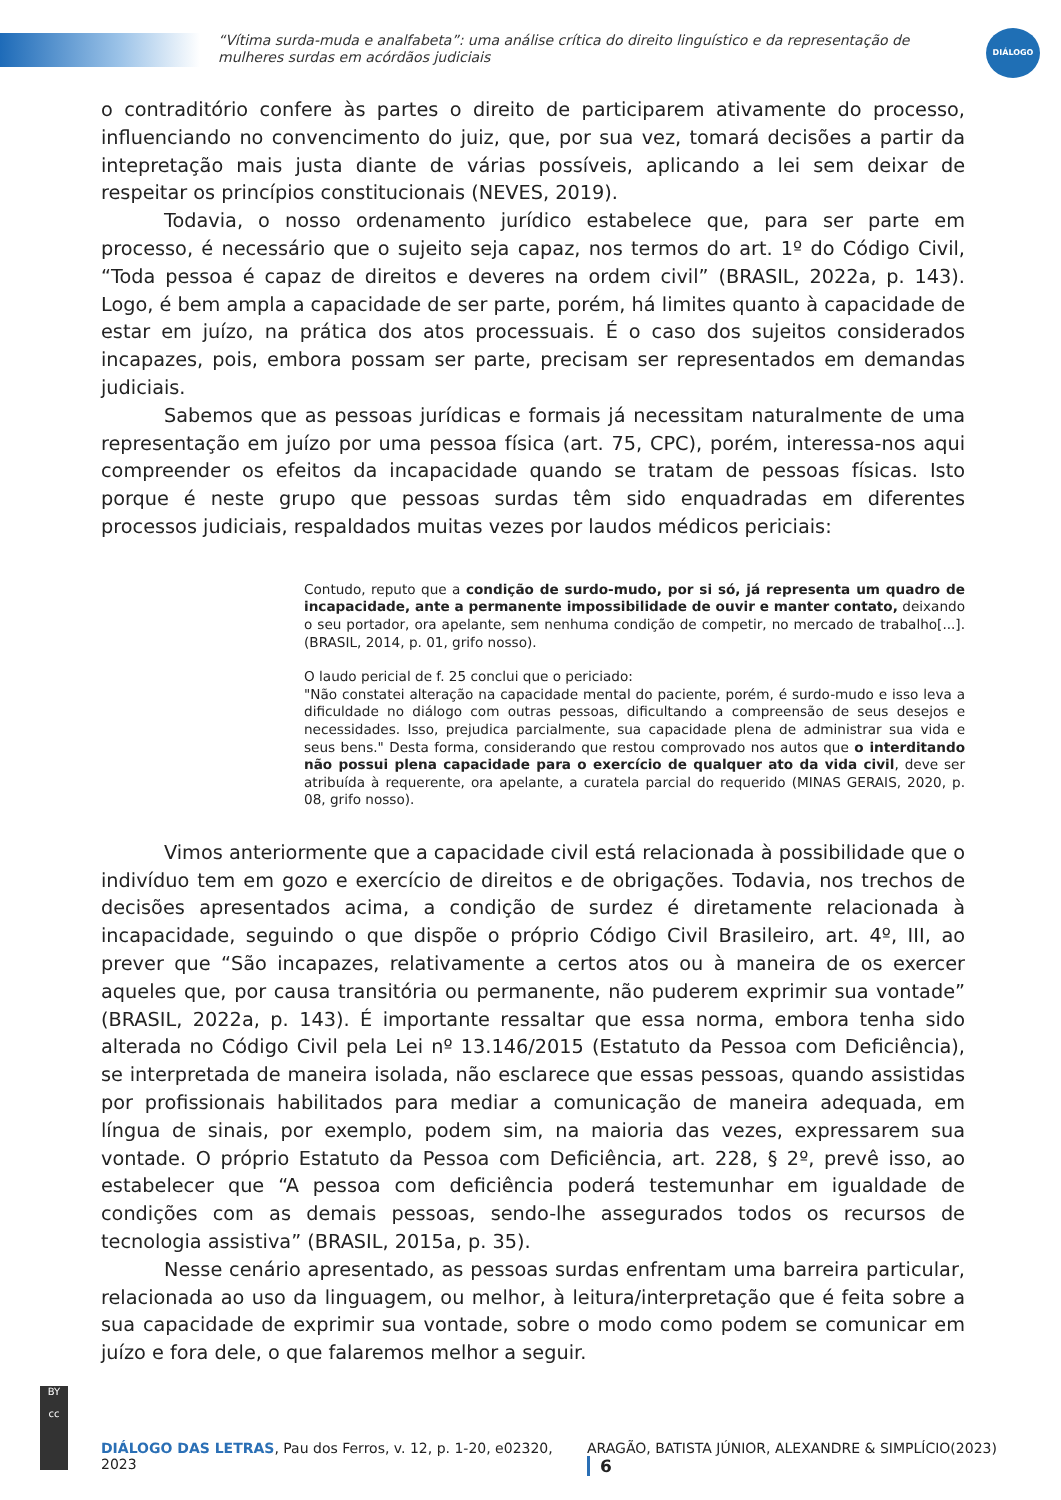“Vítima surda-muda e analfabeta”: uma análise crítica do direito linguístico e da representação de mulheres surdas em acórdãos judiciais
DIÁLOGO
o contraditório confere às partes o direito de participarem ativamente do processo, influenciando no convencimento do juiz, que, por sua vez, tomará decisões a partir da intepretação mais justa diante de várias possíveis, aplicando a lei sem deixar de respeitar os princípios constitucionais (NEVES, 2019).
Todavia, o nosso ordenamento jurídico estabelece que, para ser parte em processo, é necessário que o sujeito seja capaz, nos termos do art. 1º do Código Civil, “Toda pessoa é capaz de direitos e deveres na ordem civil” (BRASIL, 2022a, p. 143). Logo, é bem ampla a capacidade de ser parte, porém, há limites quanto à capacidade de estar em juízo, na prática dos atos processuais. É o caso dos sujeitos considerados incapazes, pois, embora possam ser parte, precisam ser representados em demandas judiciais.
Sabemos que as pessoas jurídicas e formais já necessitam naturalmente de uma representação em juízo por uma pessoa física (art. 75, CPC), porém, interessa-nos aqui compreender os efeitos da incapacidade quando se tratam de pessoas físicas. Isto porque é neste grupo que pessoas surdas têm sido enquadradas em diferentes processos judiciais, respaldados muitas vezes por laudos médicos periciais:
Contudo, reputo que a condição de surdo-mudo, por si só, já representa um quadro de incapacidade, ante a permanente impossibilidade de ouvir e manter contato, deixando o seu portador, ora apelante, sem nenhuma condição de competir, no mercado de trabalho[...]. (BRASIL, 2014, p. 01, grifo nosso).
O laudo pericial de f. 25 conclui que o periciado:
"Não constatei alteração na capacidade mental do paciente, porém, é surdo-mudo e isso leva a dificuldade no diálogo com outras pessoas, dificultando a compreensão de seus desejos e necessidades. Isso, prejudica parcialmente, sua capacidade plena de administrar sua vida e seus bens." Desta forma, considerando que restou comprovado nos autos que o interditando não possui plena capacidade para o exercício de qualquer ato da vida civil, deve ser atribuída à requerente, ora apelante, a curatela parcial do requerido (MINAS GERAIS, 2020, p. 08, grifo nosso).
Vimos anteriormente que a capacidade civil está relacionada à possibilidade que o indivíduo tem em gozo e exercício de direitos e de obrigações. Todavia, nos trechos de decisões apresentados acima, a condição de surdez é diretamente relacionada à incapacidade, seguindo o que dispõe o próprio Código Civil Brasileiro, art. 4º, III, ao prever que “São incapazes, relativamente a certos atos ou à maneira de os exercer aqueles que, por causa transitória ou permanente, não puderem exprimir sua vontade” (BRASIL, 2022a, p. 143). É importante ressaltar que essa norma, embora tenha sido alterada no Código Civil pela Lei nº 13.146/2015 (Estatuto da Pessoa com Deficiência), se interpretada de maneira isolada, não esclarece que essas pessoas, quando assistidas por profissionais habilitados para mediar a comunicação de maneira adequada, em língua de sinais, por exemplo, podem sim, na maioria das vezes, expressarem sua vontade. O próprio Estatuto da Pessoa com Deficiência, art. 228, § 2º, prevê isso, ao estabelecer que “A pessoa com deficiência poderá testemunhar em igualdade de condições com as demais pessoas, sendo-lhe assegurados todos os recursos de tecnologia assistiva” (BRASIL, 2015a, p. 35).
Nesse cenário apresentado, as pessoas surdas enfrentam uma barreira particular, relacionada ao uso da linguagem, ou melhor, à leitura/interpretação que é feita sobre a sua capacidade de exprimir sua vontade, sobre o modo como podem se comunicar em juízo e fora dele, o que falaremos melhor a seguir.
BY
cc
DIÁLOGO DAS LETRAS, Pau dos Ferros, v. 12, p. 1-20, e02320, 2023 ARAGÃO, BATISTA JÚNIOR, ALEXANDRE & SIMPLÍCIO(2023) 6